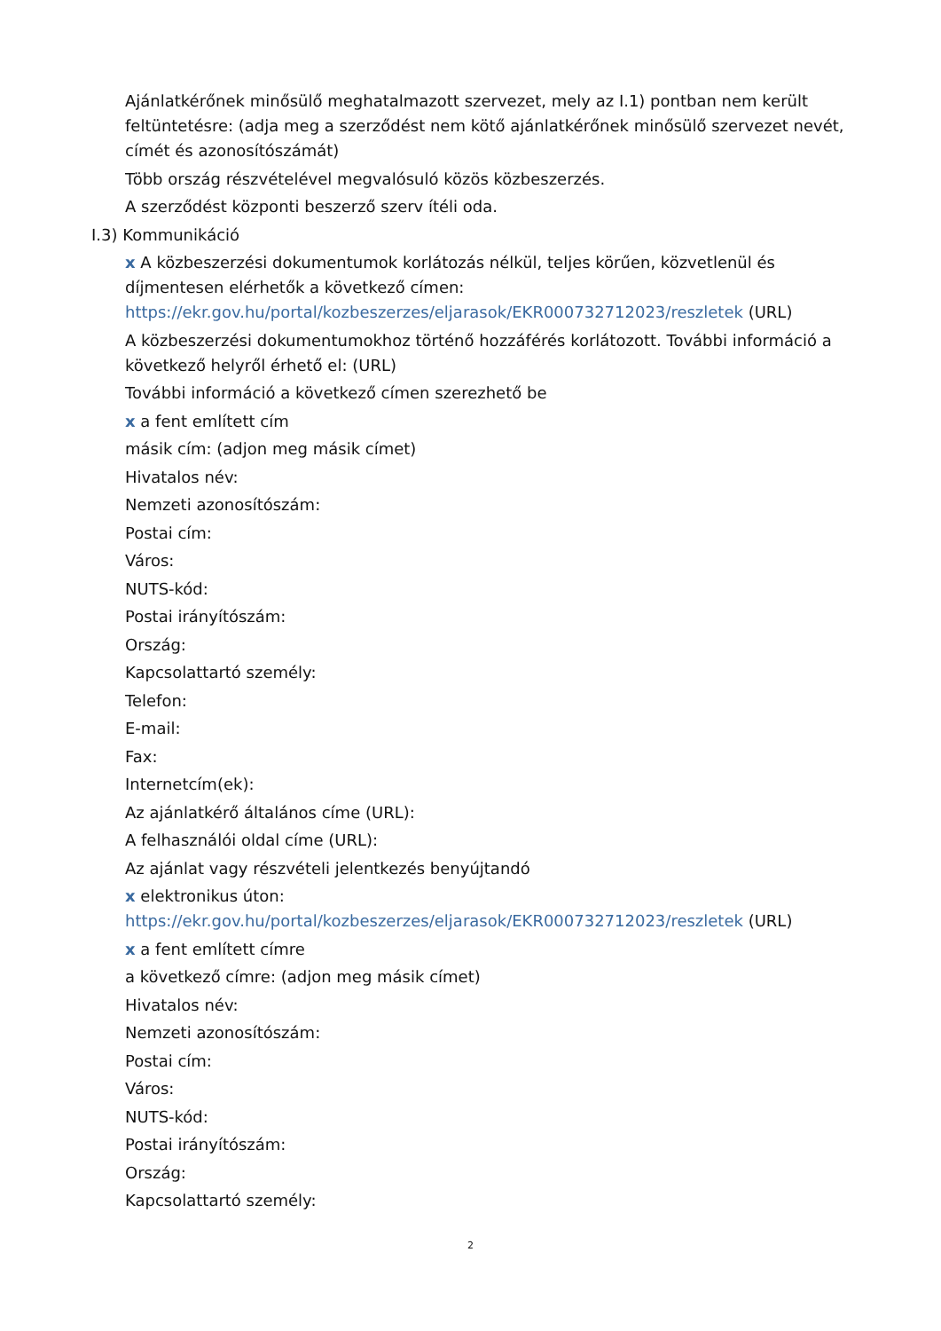Ajánlatkérőnek minősülő meghatalmazott szervezet, mely az I.1) pontban nem került feltüntetésre: (adja meg a szerződést nem kötő ajánlatkérőnek minősülő szervezet nevét, címét és azonosítószámát)
Több ország részvételével megvalósuló közös közbeszerzés.
A szerződést központi beszerző szerv ítéli oda.
I.3) Kommunikáció
x A közbeszerzési dokumentumok korlátozás nélkül, teljes körűen, közvetlenül és díjmentesen elérhetők a következő címen: https://ekr.gov.hu/portal/kozbeszerzes/eljarasok/EKR000732712023/reszletek (URL)
A közbeszerzési dokumentumokhoz történő hozzáférés korlátozott. További információ a következő helyről érhető el: (URL)
További információ a következő címen szerezhető be
x a fent említett cím
másik cím: (adjon meg másik címet)
Hivatalos név:
Nemzeti azonosítószám:
Postai cím:
Város:
NUTS-kód:
Postai irányítószám:
Ország:
Kapcsolattartó személy:
Telefon:
E-mail:
Fax:
Internetcím(ek):
Az ajánlatkérő általános címe (URL):
A felhasználói oldal címe (URL):
Az ajánlat vagy részvételi jelentkezés benyújtandó
x elektronikus úton: https://ekr.gov.hu/portal/kozbeszerzes/eljarasok/EKR000732712023/reszletek (URL)
x a fent említett címre
a következő címre: (adjon meg másik címet)
Hivatalos név:
Nemzeti azonosítószám:
Postai cím:
Város:
NUTS-kód:
Postai irányítószám:
Ország:
Kapcsolattartó személy:
2